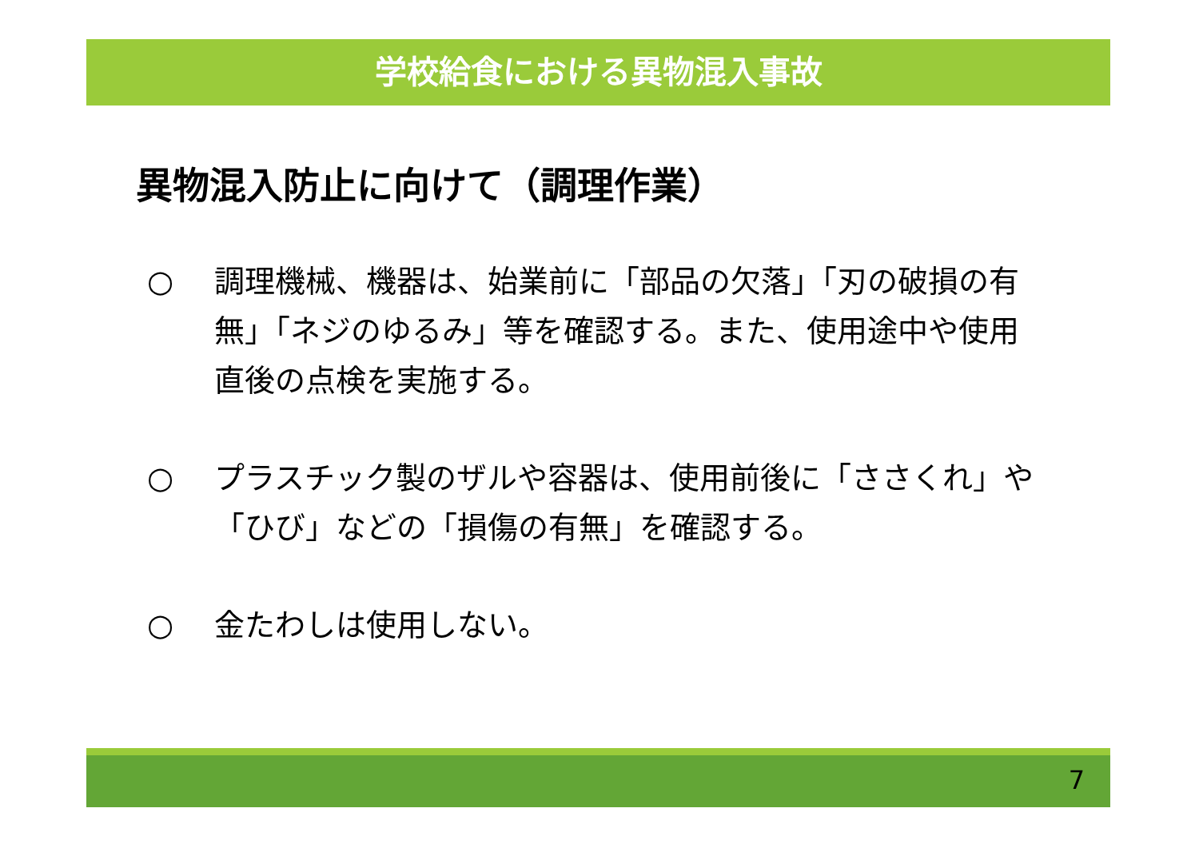学校給食における異物混入事故
異物混入防止に向けて（調理作業）
○ 調理機械、機器は、始業前に「部品の欠落」「刃の破損の有無」「ネジのゆるみ」等を確認する。また、使用途中や使用直後の点検を実施する。
○ プラスチック製のザルや容器は、使用前後に「ささくれ」や「ひび」などの「損傷の有無」を確認する。
○ 金たわしは使用しない。
7